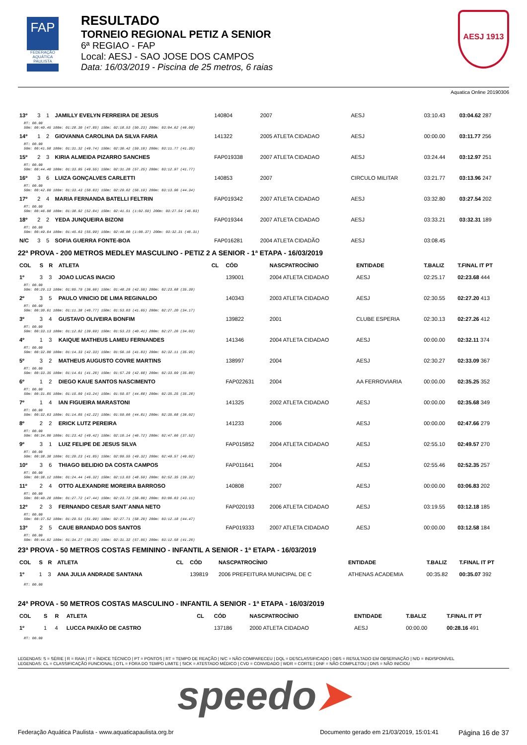FAP
FEDERAÇÃO AQUÁTICA PAULISTA
RESULTADO
TORNEIO REGIONAL PETIZ A SENIOR
6ª REGIAO - FAP
Local: AESJ - SAO JOSE DOS CAMPOS
Data: 16/03/2019 - Piscina de 25 metros, 6 raias
AESJ 1913
Aquatica Online 20190306
| 13º | 3 | 1 | JAMILLY EVELYN FERREIRA DE JESUS | | 140804 | 2007 | AESJ | 03:10.43 | 03:04.62 287 |
| RT: 00.00 50m: 00:40.45 100m: 01:28.30 (47.85) 150m: 02:18.53 (50.23) 200m: 03:04.62 (46.09) | | | | | | | | | |
| 14º | 1 | 2 | GIOVANNA CAROLINA DA SILVA FARIA | | 141322 | 2005 ATLETA CIDADAO | AESJ | 00:00.00 | 03:11.77 256 |
| RT: 00.00 50m: 00:41.58 100m: 01:31.32 (49.74) 150m: 02:30.42 (59.10) 200m: 03:11.77 (41.35) | | | | | | | | | |
| 15º | 2 | 3 | KIRIA ALMEIDA PIZARRO SANCHES | | FAP019338 | 2007 ATLETA CIDADAO | AESJ | 03:24.44 | 03:12.97 251 |
| RT: 00.00 50m: 00:44.40 100m: 01:33.95 (49.55) 150m: 02:31.20 (57.25) 200m: 03:12.97 (41.77) | | | | | | | | | |
| 16º | 3 | 6 | LUIZA GONÇALVES CARLETTI | | 140853 | 2007 | CIRCULO MILITAR | 03:21.77 | 03:13.96 247 |
| RT: 00.00 50m: 00:42.60 100m: 01:33.43 (50.83) 150m: 02:29.62 (56.19) 200m: 03:13.96 (44.34) | | | | | | | | | |
| 17º | 2 | 4 | MARIA FERNANDA BATELLI FELTRIN | | FAP019342 | 2007 ATLETA CIDADAO | AESJ | 03:32.80 | 03:27.54 202 |
| RT: 00.00 50m: 00:46.08 100m: 01:38.92 (52.84) 150m: 02:41.51 (1:02.59) 200m: 03:27.54 (46.03) | | | | | | | | | |
| 18º | 2 | 2 | YEDA JUNQUEIRA BIZONI | | FAP019344 | 2007 ATLETA CIDADAO | AESJ | 03:33.21 | 03:32.31 189 |
| RT: 00.00 50m: 00:49.64 100m: 01:45.63 (55.99) 150m: 02:46.00 (1:00.37) 200m: 03:32.31 (46.31) | | | | | | | | | |
| N/C | 3 | 5 | SOFIA GUERRA FONTE-BOA | | FAP016281 | 2004 ATLETA CIDADÃO | AESJ | 03:08.45 | |
22ª PROVA - 200 METROS MEDLEY MASCULINO - PETIZ 2 A SENIOR - 1ª ETAPA - 16/03/2019
| COL | S | R | ATLETA | CL | CÓD | NASCPATROCÍNIO | ENTIDADE | T.BALIZ | T.FINAL IT PT |
| --- | --- | --- | --- | --- | --- | --- | --- | --- | --- |
| 1º | 3 | 3 | JOAO LUCAS INACIO | | 139001 | 2004 ATLETA CIDADAO | AESJ | 02:25.17 | 02:23.68 444 |
| RT: 00.00 50m: 00:29.13 100m: 01:05.79 (36.66) 150m: 01:48.29 (42.50) 200m: 02:23.68 (35.39) | | | | | | | | | |
| 2º | 3 | 5 | PAULO VINICIO DE LIMA REGINALDO | | 140343 | 2003 ATLETA CIDADAO | AESJ | 02:30.55 | 02:27.20 413 |
| RT: 00.00 50m: 00:30.61 100m: 01:11.38 (40.77) 150m: 01:53.03 (41.65) 200m: 02:27.20 (34.17) | | | | | | | | | |
| 3º | 3 | 4 | GUSTAVO OLIVEIRA BONFIM | | 139822 | 2001 | CLUBE ESPERIA | 02:30.13 | 02:27.26 412 |
| RT: 00.00 50m: 00:33.13 100m: 01:12.82 (39.69) 150m: 01:53.23 (40.41) 200m: 02:27.26 (34.03) | | | | | | | | | |
| 4º | 1 | 3 | KAIQUE MATHEUS LAMEU FERNANDES | | 141346 | 2004 ATLETA CIDADAO | AESJ | 00:00.00 | 02:32.11 374 |
| RT: 00.00 50m: 00:32.00 100m: 01:14.33 (42.33) 150m: 01:56.16 (41.83) 200m: 02:32.11 (35.95) | | | | | | | | | |
| 5º | 3 | 2 | MATHEUS AUGUSTO COVRE MARTINS | | 138997 | 2004 | AESJ | 02:30.27 | 02:33.09 367 |
| RT: 00.00 50m: 00:33.35 100m: 01:14.61 (41.26) 150m: 01:57.29 (42.68) 200m: 02:33.09 (35.80) | | | | | | | | | |
| 6º | 1 | 2 | DIEGO KAUE SANTOS NASCIMENTO | | FAP022631 | 2004 | AA FERROVIARIA | 00:00.00 | 02:35.25 352 |
| RT: 00.00 50m: 00:31.85 100m: 01:15.09 (43.24) 150m: 01:59.97 (44.88) 200m: 02:35.25 (35.28) | | | | | | | | | |
| 7º | 1 | 4 | IAN FIGUEIRA MARASTONI | | 141325 | 2002 ATLETA CIDADAO | AESJ | 00:00.00 | 02:35.68 349 |
| RT: 00.00 50m: 00:32.63 100m: 01:14.85 (42.22) 150m: 01:59.66 (44.81) 200m: 02:35.68 (36.02) | | | | | | | | | |
| 8º | 2 | 2 | ERICK LUTZ PEREIRA | | 141233 | 2006 | AESJ | 00:00.00 | 02:47.66 279 |
| RT: 00.00 50m: 00:34.00 100m: 01:23.42 (49.42) 150m: 02:10.14 (46.72) 200m: 02:47.66 (37.52) | | | | | | | | | |
| 9º | 3 | 1 | LUIZ FELIPE DE JESUS SILVA | | FAP015852 | 2004 ATLETA CIDADAO | AESJ | 02:55.10 | 02:49.57 270 |
| RT: 00.00 50m: 00:38.38 100m: 01:20.23 (41.85) 150m: 02:09.55 (49.32) 200m: 02:49.57 (40.02) | | | | | | | | | |
| 10º | 3 | 6 | THIAGO BELIDIO DA COSTA CAMPOS | | FAP011641 | 2004 | AESJ | 02:55.46 | 02:52.35 257 |
| RT: 00.00 50m: 00:38.12 100m: 01:24.44 (46.32) 150m: 02:13.03 (48.59) 200m: 02:52.35 (39.32) | | | | | | | | | |
| 11º | 2 | 4 | OTTO ALEXANDRE MOREIRA BARROSO | | 140808 | 2007 | AESJ | 00:00.00 | 03:06.83 202 |
| RT: 00.00 50m: 00:40.28 100m: 01:27.72 (47.44) 150m: 02:23.72 (56.00) 200m: 03:06.83 (43.11) | | | | | | | | | |
| 12º | 2 | 3 | FERNANDO CESAR SANT´ANNA NETO | | FAP020193 | 2006 ATLETA CIDADAO | AESJ | 03:19.55 | 03:12.18 185 |
| RT: 00.00 50m: 00:37.52 100m: 01:29.51 (51.99) 150m: 02:27.71 (58.20) 200m: 03:12.18 (44.47) | | | | | | | | | |
| 13º | 2 | 5 | CAUE BRANDAO DOS SANTOS | | FAP019333 | 2007 ATLETA CIDADAO | AESJ | 00:00.00 | 03:12.58 184 |
| RT: 00.00 50m: 00:44.02 100m: 01:34.27 (50.25) 150m: 02:31.32 (57.05) 200m: 03:12.58 (41.26) | | | | | | | | | |
23ª PROVA - 50 METROS COSTAS FEMININO - INFANTIL A SENIOR - 1ª ETAPA - 16/03/2019
| COL | S | R | ATLETA | CL | CÓD | NASCPATROCÍNIO | ENTIDADE | T.BALIZ | T.FINAL IT PT |
| --- | --- | --- | --- | --- | --- | --- | --- | --- | --- |
| 1º | 1 | 3 | ANA JULIA ANDRADE SANTANA | | 139819 | 2006 PREFEITURA MUNICIPAL DE C | ATHENAS ACADEMIA | 00:35.82 | 00:35.07 392 |
| RT: 00.00 | | | | | | | | | |
24ª PROVA - 50 METROS COSTAS MASCULINO - INFANTIL A SENIOR - 1ª ETAPA - 16/03/2019
| COL | S | R | ATLETA | CL | CÓD | NASCPATROCÍNIO | ENTIDADE | T.BALIZ | T.FINAL IT PT |
| --- | --- | --- | --- | --- | --- | --- | --- | --- | --- |
| 1º | 1 | 4 | LUCCA PAIXÃO DE CASTRO | | 137186 | 2000 ATLETA CIDADAO | AESJ | 00:00.00 | 00:28.16 491 |
| RT: 00.00 | | | | | | | | | |
LEGENDAS: S = SÉRIE | R = RAIA | IT = ÍNDICE TÉCNICO | PT = PONTOS | RT = TEMPO DE REAÇÃO | N/C = NÃO COMPARECEU | DQL = DESCLASSIFICADO | OBS = RESULTADO EM OBSERVAÇÃO | N/D = INDISPONÍVEL
LEGENDAS: CL = CLASSIFICAÇÃO FUNCIONAL | OTL = FORA DO TEMPO LIMITE | SICK = ATESTADO MÉDICO | CVD = CONVIDADO | WDR = CORTE | DNF = NÃO COMPLETOU | DNS = NÃO INICIOU
speedo➤
Federação Aquática Paulista - www.aquaticapaulista.org.br
Documento gerado em 21/03/2019, 15:01:41
Página 16 de 37